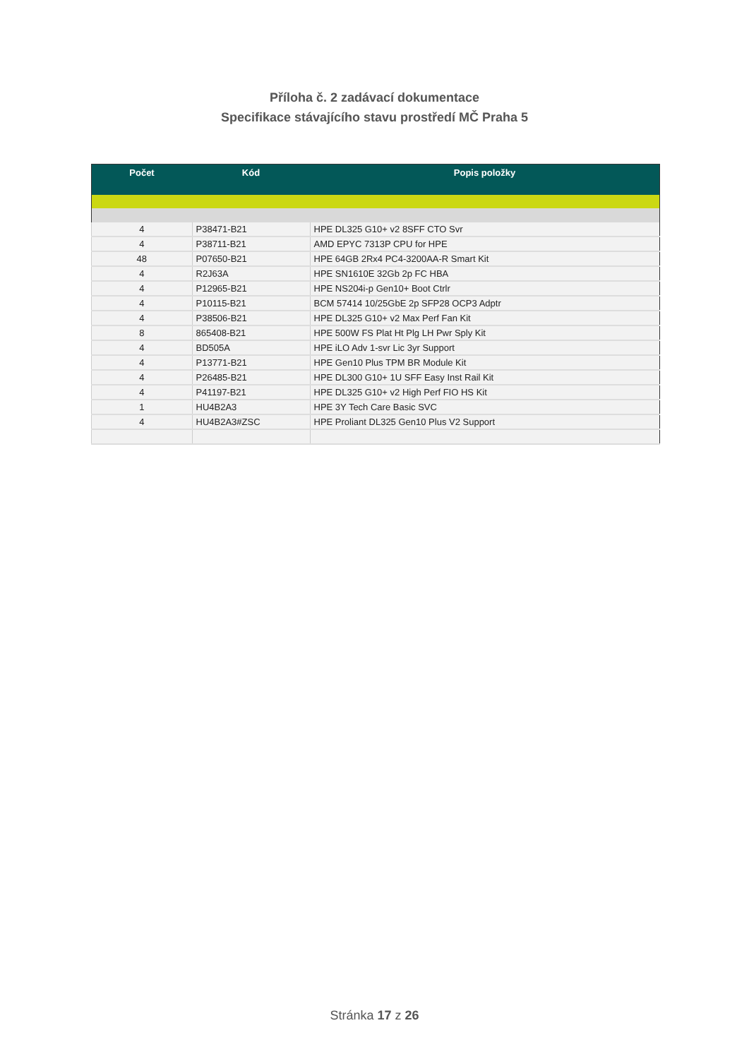Příloha č. 2 zadávací dokumentace
Specifikace stávajícího stavu prostředí MČ Praha 5
| Počet | Kód | Popis položky |
| --- | --- | --- |
| 4 | P38471-B21 | HPE DL325 G10+ v2 8SFF CTO Svr |
| 4 | P38711-B21 | AMD EPYC 7313P CPU for HPE |
| 48 | P07650-B21 | HPE 64GB 2Rx4 PC4-3200AA-R Smart Kit |
| 4 | R2J63A | HPE SN1610E 32Gb 2p FC HBA |
| 4 | P12965-B21 | HPE NS204i-p Gen10+ Boot Ctrlr |
| 4 | P10115-B21 | BCM 57414 10/25GbE 2p SFP28 OCP3 Adptr |
| 4 | P38506-B21 | HPE DL325 G10+ v2 Max Perf Fan Kit |
| 8 | 865408-B21 | HPE 500W FS Plat Ht Plg LH Pwr Sply Kit |
| 4 | BD505A | HPE iLO Adv 1-svr Lic 3yr Support |
| 4 | P13771-B21 | HPE Gen10 Plus TPM BR Module Kit |
| 4 | P26485-B21 | HPE DL300 G10+ 1U SFF Easy Inst Rail Kit |
| 4 | P41197-B21 | HPE DL325 G10+ v2 High Perf FIO HS Kit |
| 1 | HU4B2A3 | HPE 3Y Tech Care Basic SVC |
| 4 | HU4B2A3#ZSC | HPE Proliant DL325 Gen10 Plus V2 Support |
Stránka 17 z 26